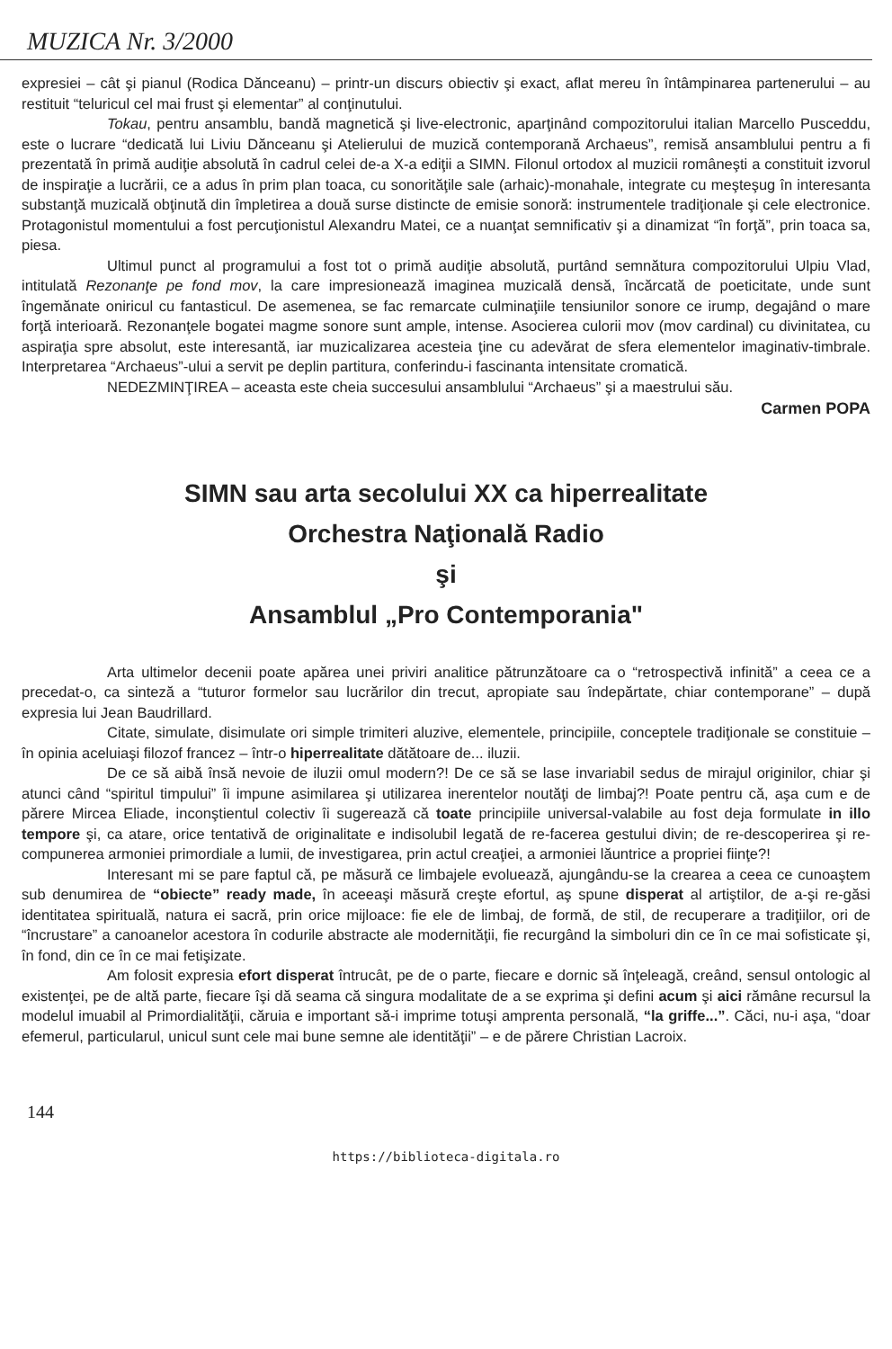MUZICA Nr. 3/2000
expresiei – cât şi pianul (Rodica Dănceanu) – printr-un discurs obiectiv şi exact, aflat mereu în întâmpinarea partenerului – au restituit “teluricul cel mai frust şi elementar” al conţinutului.
Tokau, pentru ansamblu, bandă magnetică şi live-electronic, aparţinând compozitorului italian Marcello Pusceddu, este o lucrare “dedicată lui Liviu Dănceanu şi Atelierului de muzică contemporană Archaeus”, remisă ansamblului pentru a fi prezentată în primă audiţie absolută în cadrul celei de-a X-a ediţii a SIMN. Filonul ortodox al muzicii româneşti a constituit izvorul de inspiraţie a lucrării, ce a adus în prim plan toaca, cu sonorităţile sale (arhaic)-monahale, integrate cu meşteşug în interesanta substanţă muzicală obţinută din împletirea a două surse distincte de emisie sonoră: instrumentele tradiţionale şi cele electronice. Protagonistul momentului a fost percuţionistul Alexandru Matei, ce a nuanţat semnificativ şi a dinamizat “în forţă”, prin toaca sa, piesa.
Ultimul punct al programului a fost tot o primă audiţie absolută, purtând semnătura compozitorului Ulpiu Vlad, intitulată Rezonanţe pe fond mov, la care impresionează imaginea muzicală densă, încărcată de poeticitate, unde sunt îngemănate oniricul cu fantasticul. De asemenea, se fac remarcate culminaţiile tensiunilor sonore ce irump, degajând o mare forţă interioară. Rezonanţele bogatei magme sonore sunt ample, intense. Asocierea culorii mov (mov cardinal) cu divinitatea, cu aspiraţia spre absolut, este interesantă, iar muzicalizarea acesteia ţine cu adevărat de sfera elementelor imaginativ-timbrale. Interpretarea “Archaeus”-ului a servit pe deplin partitura, conferindu-i fascinanta intensitate cromatică.
NEDEZMINŢIREA – aceasta este cheia succesului ansamblului “Archaeus” şi a maestrului său.
Carmen POPA
SIMN sau arta secolului XX ca hiperrealitate
Orchestra Naţională Radio
şi
Ansamblul „Pro Contemporania"
Arta ultimelor decenii poate apărea unei priviri analitice pătrunzătoare ca o “retrospectivă infinită” a ceea ce a precedat-o, ca sinteză a “tuturor formelor sau lucrărilor din trecut, apropiate sau îndepărtate, chiar contemporane” – după expresia lui Jean Baudrillard.
Citate, simulate, disimulate ori simple trimiteri aluzive, elementele, principiile, conceptele tradiţionale se constituie – în opinia aceluiaşi filozof francez – într-o hiperrealitate dătătoare de... iluzii.
De ce să aibă însă nevoie de iluzii omul modern?! De ce să se lase invariabil sedus de mirajul originilor, chiar şi atunci când “spiritul timpului” îi impune asimilarea şi utilizarea inerentelor noutăţi de limbaj?! Poate pentru că, aşa cum e de părere Mircea Eliade, inconştientul colectiv îi sugerează că toate principiile universal-valabile au fost deja formulate in illo tempore şi, ca atare, orice tentativă de originalitate e indisolubil legată de re-facerea gestului divin; de re-descoperirea şi re-compunerea armoniei primordiale a lumii, de investigarea, prin actul creaţiei, a armoniei lăuntrice a propriei fiinţe?!
Interesant mi se pare faptul că, pe măsură ce limbajele evoluează, ajungându-se la crearea a ceea ce cunoaştem sub denumirea de “obiecte” ready made, în aceeaşi măsură creşte efortul, aş spune disperat al artiştilor, de a-şi re-găsi identitatea spirituală, natura ei sacră, prin orice mijloace: fie ele de limbaj, de formă, de stil, de recuperare a tradiţiilor, ori de “încrustare” a canoanelor acestora în codurile abstracte ale modernităţii, fie recurgând la simboluri din ce în ce mai sofisticate şi, în fond, din ce în ce mai fetişizate.
Am folosit expresia efort disperat întrucât, pe de o parte, fiecare e dornic să înţeleagă, creând, sensul ontologic al existenţei, pe de altă parte, fiecare îşi dă seama că singura modalitate de a se exprima şi defini acum şi aici rămâne recursul la modelul imuabil al Primordialităţii, căruia e important să-i imprime totuşi amprenta personală, “la griffe...”. Căci, nu-i aşa, “doar efemerul, particularul, unicul sunt cele mai bune semne ale identităţii” – e de părere Christian Lacroix.
144
https://biblioteca-digitala.ro